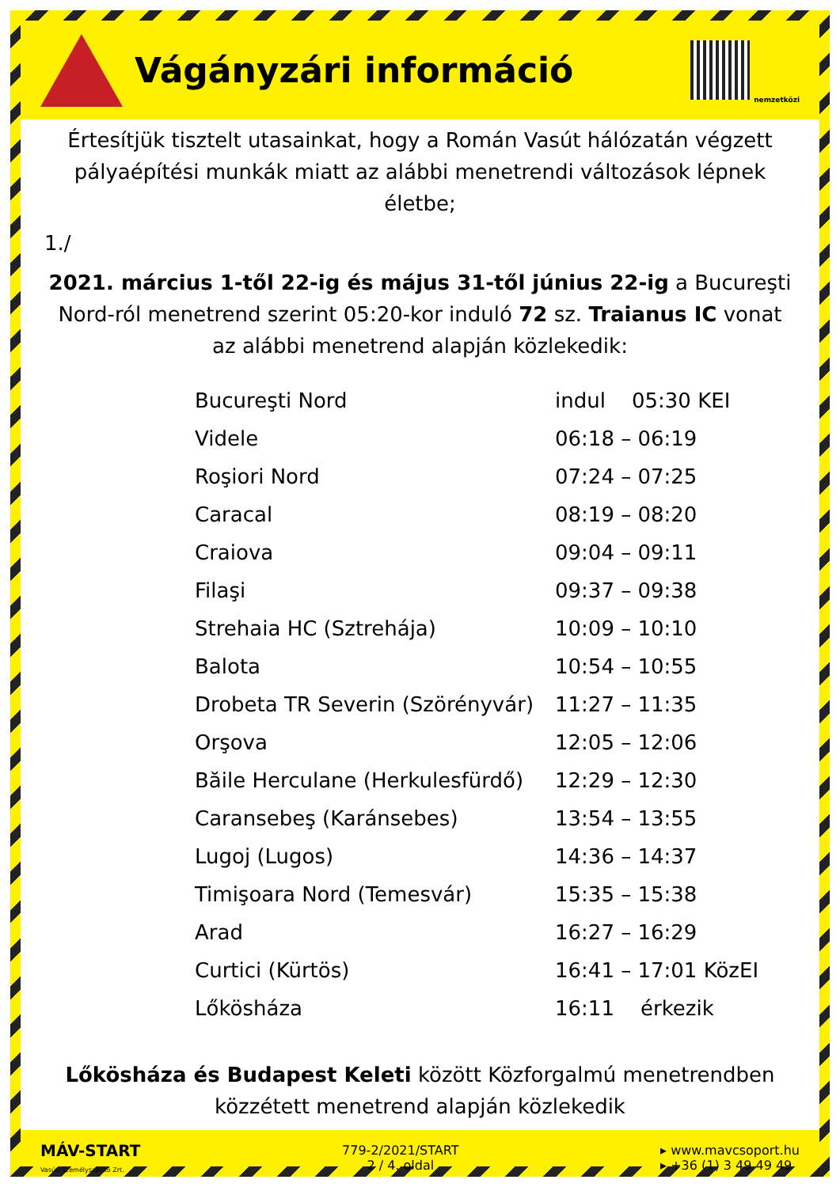Vágányzári információ
nemzetközi
Értesítjük tisztelt utasainkat, hogy a Román Vasút hálózatán végzett pályaépítési munkák miatt az alábbi menetrendi változások lépnek életbe;
1./
2021. március 1-től 22-ig és május 31-től június 22-ig a Bucureşti Nord-ról menetrend szerint 05:20-kor induló 72 sz. Traianus IC vonat az alábbi menetrend alapján közlekedik:
| Bucureşti Nord | indul 05:30 KEI |
| Videle | 06:18 – 06:19 |
| Roşiori Nord | 07:24 – 07:25 |
| Caracal | 08:19 – 08:20 |
| Craiova | 09:04 – 09:11 |
| Filaşi | 09:37 – 09:38 |
| Strehaia HC (Sztrehája) | 10:09 – 10:10 |
| Balota | 10:54 – 10:55 |
| Drobeta TR Severin (Szörényvár) | 11:27 – 11:35 |
| Orşova | 12:05 – 12:06 |
| Băile Herculane (Herkulesfürdő) | 12:29 – 12:30 |
| Caransebeş (Karánsebes) | 13:54 – 13:55 |
| Lugoj (Lugos) | 14:36 – 14:37 |
| Timişoara Nord (Temesvár) | 15:35 – 15:38 |
| Arad | 16:27 – 16:29 |
| Curtici (Kürtös) | 16:41 – 17:01 KözEI |
| Lőkösháza | 16:11 érkezik |
Lőkösháza és Budapest Keleti között Közforgalmú menetrendben közzétett menetrend alapján közlekedik
MÁV-START
Vasúti Személyszállító Zrt.
779-2/2021/START
2 / 4. oldal
▸ www.mavcsoport.hu
▸ +36 (1) 3 49 49 49